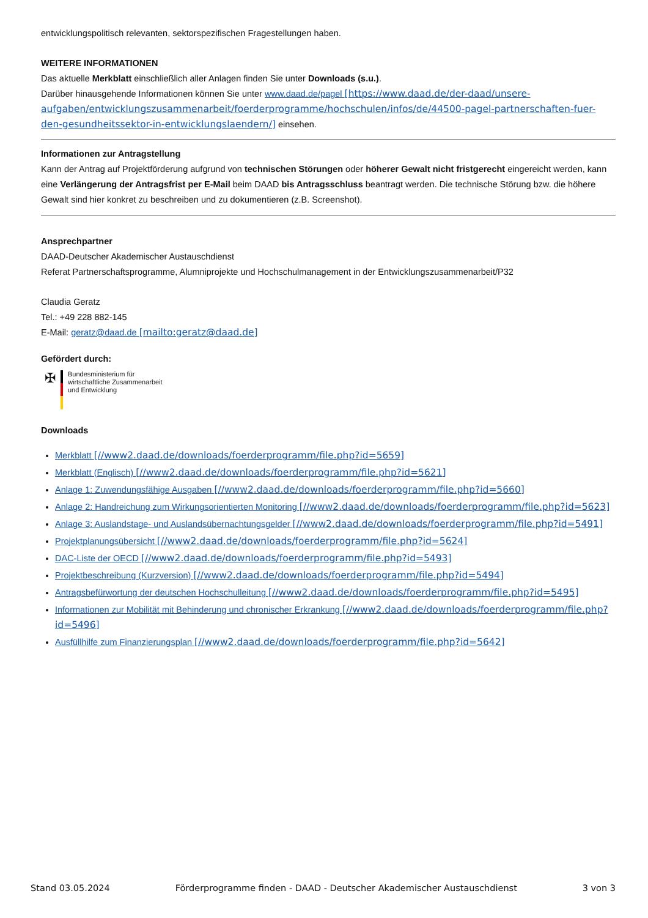entwicklungspolitisch relevanten, sektorspezifischen Fragestellungen haben.
WEITERE INFORMATIONEN
Das aktuelle Merkblatt einschließlich aller Anlagen finden Sie unter Downloads (s.u.).
Darüber hinausgehende Informationen können Sie unter www.daad.de/pagel [https://www.daad.de/der-daad/unsere-aufgaben/entwicklungszusammenarbeit/foerderprogramme/hochschulen/infos/de/44500-pagel-partnerschaften-fuer-den-gesundheitssektor-in-entwicklungslaendern/] einsehen.
Informationen zur Antragstellung
Kann der Antrag auf Projektförderung aufgrund von technischen Störungen oder höherer Gewalt nicht fristgerecht eingereicht werden, kann eine Verlängerung der Antragsfrist per E-Mail beim DAAD bis Antragsschluss beantragt werden. Die technische Störung bzw. die höhere Gewalt sind hier konkret zu beschreiben und zu dokumentieren (z.B. Screenshot).
Ansprechpartner
DAAD-Deutscher Akademischer Austauschdienst
Referat Partnerschaftsprogramme, Alumniprojekte und Hochschulmanagement in der Entwicklungszusammenarbeit/P32
Claudia Geratz
Tel.: +49 228 882-145
E-Mail: geratz@daad.de [mailto:geratz@daad.de]
Gefördert durch:
✠
Bundesministerium für
wirtschaftliche Zusammenarbeit
und Entwicklung
Downloads
Merkblatt [//www2.daad.de/downloads/foerderprogramm/file.php?id=5659]
Merkblatt (Englisch) [//www2.daad.de/downloads/foerderprogramm/file.php?id=5621]
Anlage 1: Zuwendungsfähige Ausgaben [//www2.daad.de/downloads/foerderprogramm/file.php?id=5660]
Anlage 2: Handreichung zum Wirkungsorientierten Monitoring [//www2.daad.de/downloads/foerderprogramm/file.php?id=5623]
Anlage 3: Auslandstage- und Auslandsübernachtungsgelder [//www2.daad.de/downloads/foerderprogramm/file.php?id=5491]
Projektplanungsübersicht [//www2.daad.de/downloads/foerderprogramm/file.php?id=5624]
DAC-Liste der OECD [//www2.daad.de/downloads/foerderprogramm/file.php?id=5493]
Projektbeschreibung (Kurzversion) [//www2.daad.de/downloads/foerderprogramm/file.php?id=5494]
Antragsbefürwortung der deutschen Hochschulleitung [//www2.daad.de/downloads/foerderprogramm/file.php?id=5495]
Informationen zur Mobilität mit Behinderung und chronischer Erkrankung [//www2.daad.de/downloads/foerderprogramm/file.php?id=5496]
Ausfüllhilfe zum Finanzierungsplan [//www2.daad.de/downloads/foerderprogramm/file.php?id=5642]
Stand 03.05.2024 Förderprogramme finden - DAAD - Deutscher Akademischer Austauschdienst 3 von 3